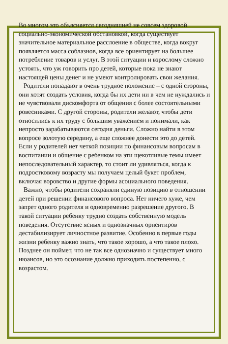Во многом это объясняется сегодняшней не совсем здоровой социально-экономической обстановкой, когда существует значительное материальное расслоение в обществе, когда вокруг появляется масса соблазнов, когда все ориентирует на большее потребление товаров и услуг. В этой ситуации и взрослому сложно устоять, что уж говорить про детей, которые пока не знают настоящей цены денег и не умеют контролировать свои желания.
Родители попадают в очень трудное положение – с одной стороны, они хотят создать условия, когда бы их дети ни в чем не нуждались и не чувствовали дискомфорта от общения с более состоятельными ровесниками. С другой стороны, родители желают, чтобы дети относились к их труду с большим уважением и понимали, как непросто зарабатываются сегодня деньги. Сложно найти в этом вопросе золотую середину, а еще сложнее донести это до детей. Если у родителей нет четкой позиции по финансовым вопросам в воспитании и общение с ребенком на эти щекотливые темы имеет непоследовательный характер, то стоит ли удивляться, когда к подростковому возрасту мы получаем целый букет проблем, включая воровство и другие формы асоциального поведения.
Важно, чтобы родители сохраняли единую позицию в отношении детей при решении финансового вопроса. Нет ничего хуже, чем запрет одного родителя и одновременно разрешение другого. В такой ситуации ребенку трудно создать собственную модель поведения. Отсутствие ясных и однозначных ориентиров дестабилизирует личностное развитие. Особенно в первые годы жизни ребенку важно знать, что такое хорошо, а что такое плохо. Позднее он поймет, что не так все однозначно и существует много нюансов, но это осознание должно приходить постепенно, с возрастом.